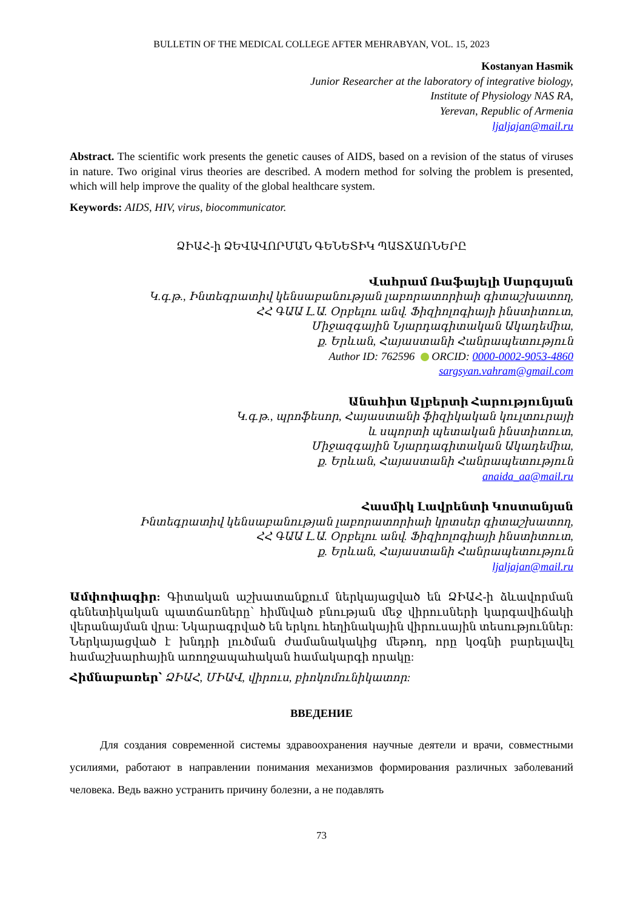BULLETIN OF THE MEDICAL COLLEGE AFTER MEHRABYAN, VOL. 15, 2023
Kostanyan Hasmik
Junior Researcher at the laboratory of integrative biology,
Institute of Physiology NAS RA,
Yerevan, Republic of Armenia
ljaljajan@mail.ru
Abstract. The scientific work presents the genetic causes of AIDS, based on a revision of the status of viruses in nature. Two original virus theories are described. A modern method for solving the problem is presented, which will help improve the quality of the global healthcare system.
Keywords: AIDS, HIV, virus, biocommunicator.
ՁԻԱՀ-ի ՁԵՎԱՎՈՐՄԱՆ ԳԵՆԵՏԻԿ ՊԱՏՃԱՌՆԵՐԸ
Վահրամ Ռաֆայելի Սարգսյան
Կ.գ.թ., Ինտեգրատիվ կենսաբանության լաբորատորիաի գիտաշխատող,
ՀՀ ԳԱԱ Լ.Ա. Օրբելու անվ. Ֆիզիոլոգիայի ինստիտուտ,
Միջազգային Նյարդագիտական Ակադեմիա,
ք. Երևան, Հայաստանի Հանրապետություն
Author ID: 762596 ORCID: 0000-0002-9053-4860
sargsyan.vahram@gmail.com
Անահիտ Ալբերտի Հարությունյան
Կ.գ.թ., պրոֆեսոր, Հայաստանի ֆիզիկական կուլտուրայի
և սպորտի պետական ինստիտուտ,
Միջազգային Նյարդագիտական Ակադեմիա,
ք. Երևան, Հայաստանի Հանրապետություն
anaida_aa@mail.ru
Հասմիկ Լավրենտի Կոստանյան
Ինտեգրատիվ կենսաբանության լաբորատորիաի կրտսեր գիտաշխատող,
ՀՀ ԳԱԱ Լ.Ա. Օրբելու անվ. Ֆիզիոլոգիայի ինստիտուտ,
ք. Երևան, Հայաստանի Հանրապետություն
ljaljajan@mail.ru
Ամփոփագիր: Գիտական աշխատանքում ներկայացված են ՁԻԱՀ-ի ձևավորման գենետիկական պատճառները՝ հիմնված բնության մեջ վիրուսների կարգավիճակի վերանայման վրա: Նկարագրված են երկու հեղինակային վիրուսային տեսություններ: Ներկայացված է խնդրի լուծման ժամանակակից մեթոդ, որը կօգնի բարելավել համաշխարհային առողջապահական համակարգի որակը:
Հիմնաբառեր՝ ՁԻԱՀ, ՄԻԱՎ, վիրուս, բիոկոմունիկատոր:
ВВЕДЕНИЕ
Для создания современной системы здравоохранения научные деятели и врачи, совместными усилиями, работают в направлении понимания механизмов формирования различных заболеваний человека. Ведь важно устранить причину болезни, а не подавлять
73